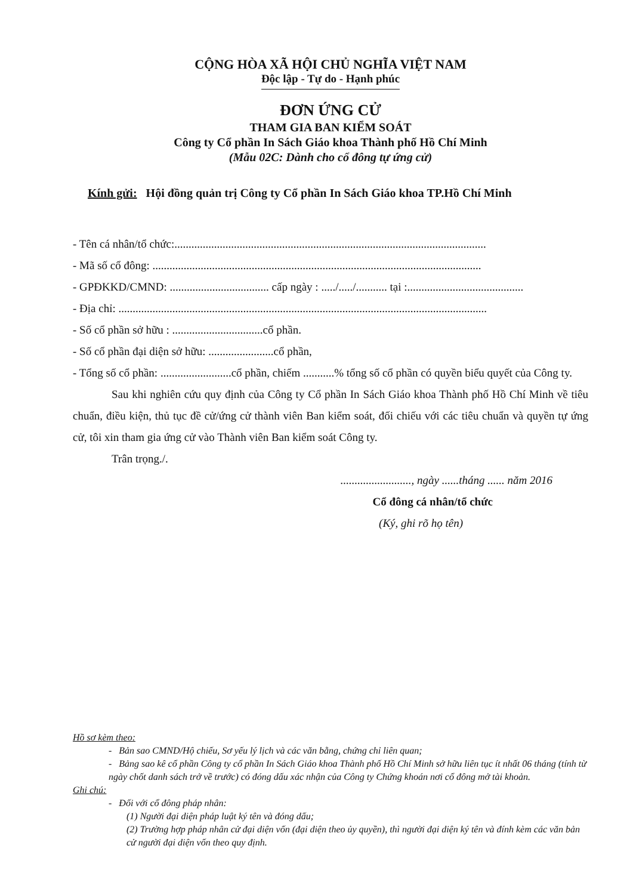CỘNG HÒA XÃ HỘI CHỦ NGHĨA VIỆT NAM
Độc lập - Tự do - Hạnh phúc
ĐƠN ỨNG CỬ
THAM GIA BAN KIỂM SOÁT
Công ty Cổ phần In Sách Giáo khoa Thành phố Hồ Chí Minh
(Mẫu 02C: Dành cho cổ đông tự ứng cử)
Kính gửi: Hội đồng quản trị Công ty Cổ phần In Sách Giáo khoa TP.Hồ Chí Minh
- Tên cá nhân/tổ chức:..............................................................................................................
- Mã số cổ đông: ....................................................................................................................
- GPĐKKD/CMND: ................................... cấp ngày : ...../...../........... tại :.........................................
- Địa chỉ: ..................................................................................................................................
- Số cổ phần sở hữu : ................................cổ phần.
- Số cổ phần đại diện sở hữu: .......................cổ phần,
- Tổng số cổ phần: .........................cổ phần, chiếm ...........% tổng số cổ phần có quyền biểu quyết của Công ty.
Sau khi nghiên cứu quy định của Công ty Cổ phần In Sách Giáo khoa Thành phố Hồ Chí Minh về tiêu chuẩn, điều kiện, thủ tục đề cử/ứng cử thành viên Ban kiểm soát, đối chiếu với các tiêu chuẩn và quyền tự ứng cử, tôi xin tham gia ứng cử vào Thành viên Ban kiểm soát Công ty.
Trân trọng./.
........................., ngày ......tháng ...... năm 2016
Cổ đông cá nhân/tổ chức
(Ký, ghi rõ họ tên)
Hồ sơ kèm theo:
- Bản sao CMND/Hộ chiếu, Sơ yếu lý lịch và các văn bằng, chứng chỉ liên quan;
- Bảng sao kê cổ phần Công ty cổ phần In Sách Giáo khoa Thành phố Hồ Chí Minh sở hữu liên tục ít nhất 06 tháng (tính từ ngày chốt danh sách trở về trước) có đóng dấu xác nhận của Công ty Chứng khoán nơi cổ đông mở tài khoản.
Ghi chú:
- Đối với cổ đông pháp nhân:
(1) Người đại diện pháp luật ký tên và đóng dấu;
(2) Trường hợp pháp nhân cử đại diện vốn (đại diện theo ủy quyền), thì người đại diện ký tên và đính kèm các văn bản cử người đại diện vốn theo quy định.